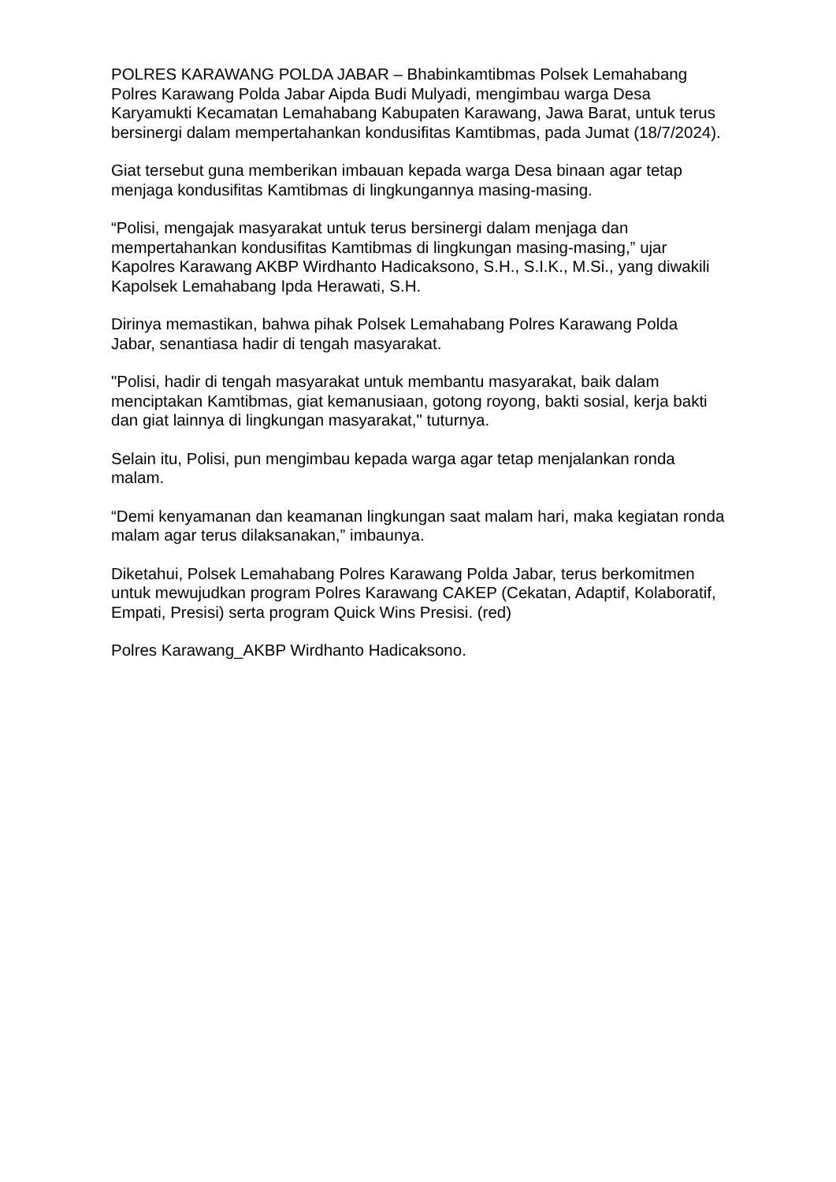POLRES KARAWANG POLDA JABAR – Bhabinkamtibmas Polsek Lemahabang Polres Karawang Polda Jabar Aipda Budi Mulyadi, mengimbau warga Desa Karyamukti Kecamatan Lemahabang Kabupaten Karawang, Jawa Barat, untuk terus bersinergi dalam mempertahankan kondusifitas Kamtibmas, pada Jumat (18/7/2024).
Giat tersebut guna memberikan imbauan kepada warga Desa binaan agar tetap menjaga kondusifitas Kamtibmas di lingkungannya masing-masing.
“Polisi, mengajak masyarakat untuk terus bersinergi dalam menjaga dan mempertahankan kondusifitas Kamtibmas di lingkungan masing-masing,” ujar Kapolres Karawang AKBP Wirdhanto Hadicaksono, S.H., S.I.K., M.Si., yang diwakili Kapolsek Lemahabang Ipda Herawati, S.H.
Dirinya memastikan, bahwa pihak Polsek Lemahabang Polres Karawang Polda Jabar, senantiasa hadir di tengah masyarakat.
"Polisi, hadir di tengah masyarakat untuk membantu masyarakat, baik dalam menciptakan Kamtibmas, giat kemanusiaan, gotong royong, bakti sosial, kerja bakti dan giat lainnya di lingkungan masyarakat," tuturnya.
Selain itu, Polisi, pun mengimbau kepada warga agar tetap menjalankan ronda malam.
“Demi kenyamanan dan keamanan lingkungan saat malam hari, maka kegiatan ronda malam agar terus dilaksanakan,” imbaunya.
Diketahui, Polsek Lemahabang Polres Karawang Polda Jabar, terus berkomitmen untuk mewujudkan program Polres Karawang CAKEP (Cekatan, Adaptif, Kolaboratif, Empati, Presisi) serta program Quick Wins Presisi. (red)
Polres Karawang_AKBP Wirdhanto Hadicaksono.